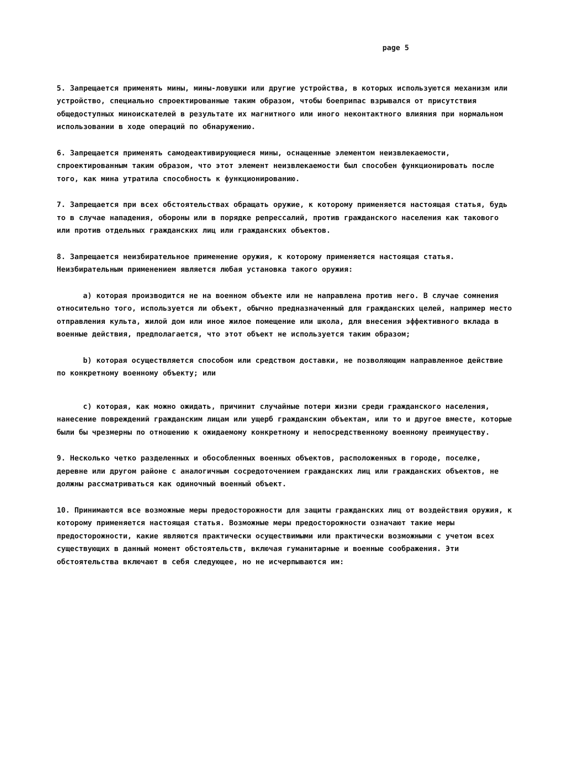page 5
5. Запрещается применять мины, мины-ловушки или другие устройства, в которых используются механизм или устройство, специально спроектированные таким образом, чтобы боеприпас взрывался от присутствия общедоступных миноискателей в результате их магнитного или иного неконтактного влияния при нормальном использовании в ходе операций по обнаружению.
6. Запрещается применять самодеактивирующиеся мины, оснащенные элементом неизвлекаемости, спроектированным таким образом, что этот элемент неизвлекаемости был способен функционировать после того, как мина утратила способность к функционированию.
7. Запрещается при всех обстоятельствах обращать оружие, к которому применяется настоящая статья, будь то в случае нападения, обороны или в порядке репрессалий, против гражданского населения как такового или против отдельных гражданских лиц или гражданских объектов.
8. Запрещается неизбирательное применение оружия, к которому применяется настоящая статья. Неизбирательным применением является любая установка такого оружия:
a) которая производится не на военном объекте или не направлена против него. В случае сомнения относительно того, используется ли объект, обычно предназначенный для гражданских целей, например место отправления культа, жилой дом или иное жилое помещение или школа, для внесения эффективного вклада в военные действия, предполагается, что этот объект не используется таким образом;
b) которая осуществляется способом или средством доставки, не позволяющим направленное действие по конкретному военному объекту; или
c) которая, как можно ожидать, причинит случайные потери жизни среди гражданского населения, нанесение повреждений гражданским лицам или ущерб гражданским объектам, или то и другое вместе, которые были бы чрезмерны по отношению к ожидаемому конкретному и непосредственному военному преимуществу.
9. Несколько четко разделенных и обособленных военных объектов, расположенных в городе, поселке, деревне или другом районе с аналогичным сосредоточением гражданских лиц или гражданских объектов, не должны рассматриваться как одиночный военный объект.
10. Принимаются все возможные меры предосторожности для защиты гражданских лиц от воздействия оружия, к которому применяется настоящая статья. Возможные меры предосторожности означают такие меры предосторожности, какие являются практически осуществимыми или практически возможными с учетом всех существующих в данный момент обстоятельств, включая гуманитарные и военные соображения. Эти обстоятельства включают в себя следующее, но не исчерпываются им: